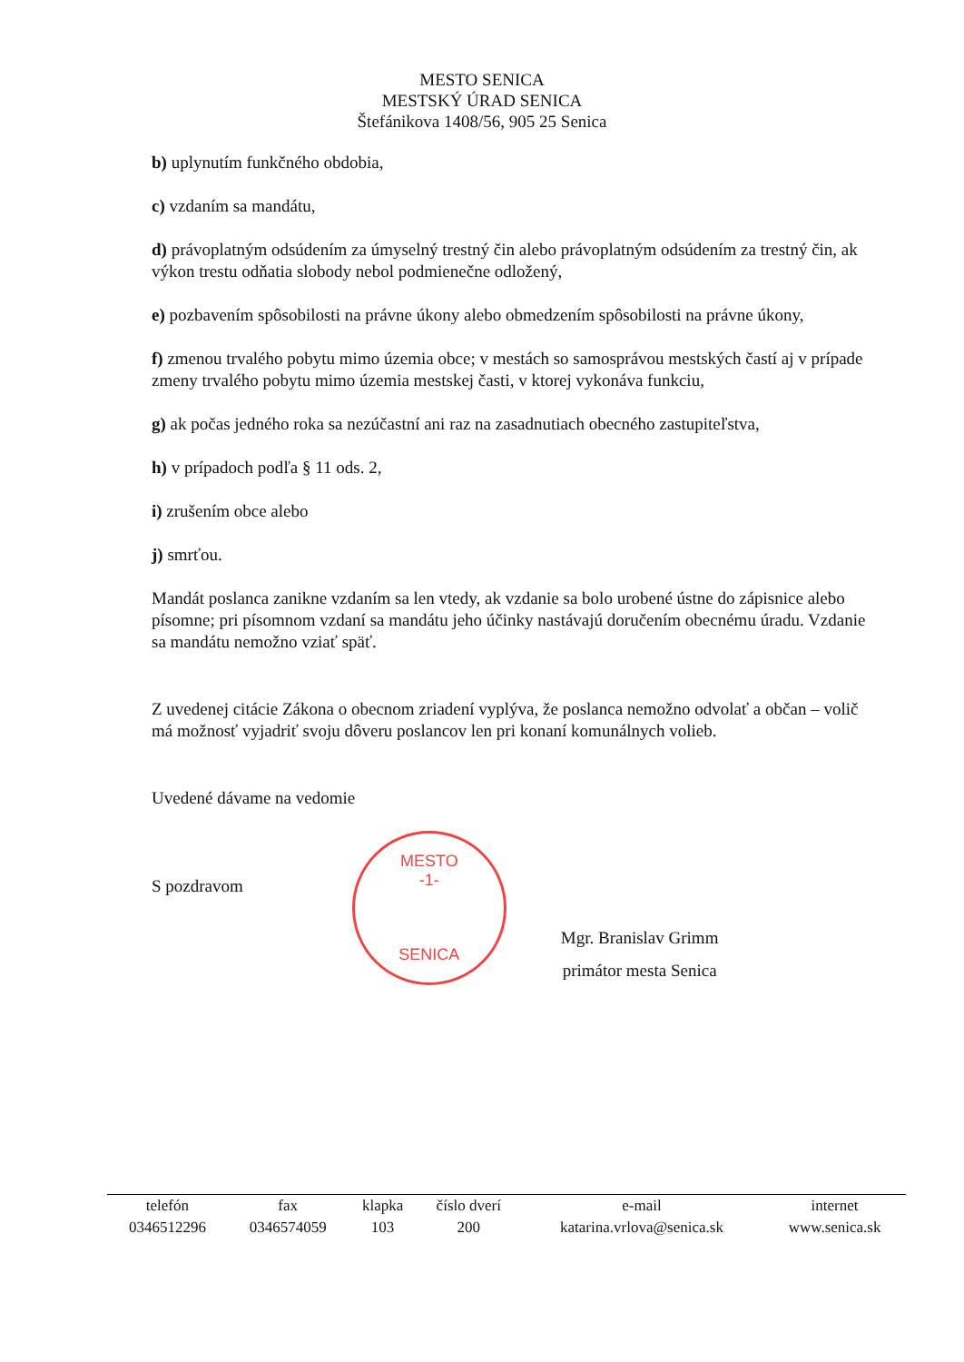MESTO SENICA
MESTSKÝ ÚRAD SENICA
Štefánikova 1408/56, 905 25 Senica
b) uplynutím funkčného obdobia,
c) vzdaním sa mandátu,
d) právoplatným odsúdením za úmyselný trestný čin alebo právoplatným odsúdením za trestný čin, ak výkon trestu odňatia slobody nebol podmienečne odložený,
e) pozbavením spôsobilosti na právne úkony alebo obmedzením spôsobilosti na právne úkony,
f) zmenou trvalého pobytu mimo územia obce; v mestách so samosprávou mestských častí aj v prípade zmeny trvalého pobytu mimo územia mestskej časti, v ktorej vykonáva funkciu,
g) ak počas jedného roka sa nezúčastní ani raz na zasadnutiach obecného zastupiteľstva,
h) v prípadoch podľa § 11 ods. 2,
i) zrušením obce alebo
j) smrťou.
Mandát poslanca zanikne vzdaním sa len vtedy, ak vzdanie sa bolo urobené ústne do zápisnice alebo písomne; pri písomnom vzdaní sa mandátu jeho účinky nastávajú doručením obecnému úradu. Vzdanie sa mandátu nemožno vziať späť.
Z uvedenej citácie Zákona o obecnom zriadení vyplýva, že poslanca nemožno odvolať a občan – volič má možnosť vyjadriť svoju dôveru poslancov len pri konaní komunálnych volieb.
Uvedené dávame na vedomie
S pozdravom
MESTO
-1-
SENICA
Mgr. Branislav Grimm
primátor mesta Senica
| telefón | fax | klapka | číslo dverí | e-mail | internet |
| 0346512296 | 0346574059 | 103 | 200 | katarina.vrlova@senica.sk | www.senica.sk |